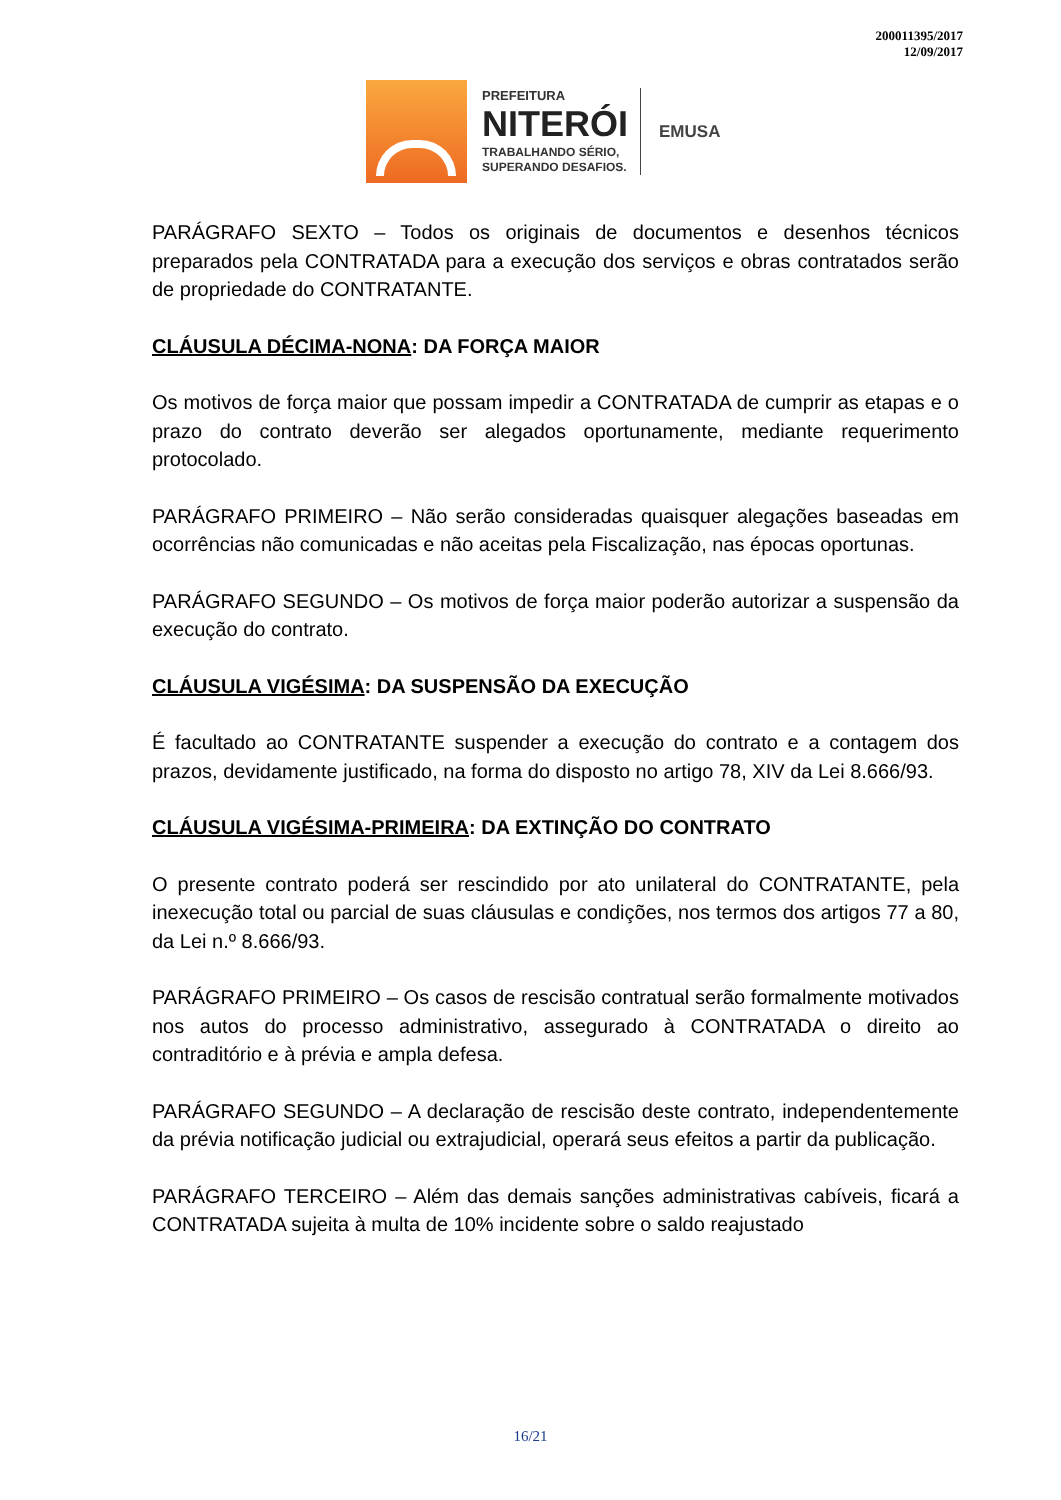200011395/2017
12/09/2017
PREFEITURA
NITERÓI
TRABALHANDO SÉRIO,
SUPERANDO DESAFIOS.
EMUSA
PARÁGRAFO SEXTO – Todos os originais de documentos e desenhos técnicos preparados pela CONTRATADA para a execução dos serviços e obras contratados serão de propriedade do CONTRATANTE.
CLÁUSULA DÉCIMA-NONA: DA FORÇA MAIOR
Os motivos de força maior que possam impedir a CONTRATADA de cumprir as etapas e o prazo do contrato deverão ser alegados oportunamente, mediante requerimento protocolado.
PARÁGRAFO PRIMEIRO – Não serão consideradas quaisquer alegações baseadas em ocorrências não comunicadas e não aceitas pela Fiscalização, nas épocas oportunas.
PARÁGRAFO SEGUNDO – Os motivos de força maior poderão autorizar a suspensão da execução do contrato.
CLÁUSULA VIGÉSIMA: DA SUSPENSÃO DA EXECUÇÃO
É facultado ao CONTRATANTE suspender a execução do contrato e a contagem dos prazos, devidamente justificado, na forma do disposto no artigo 78, XIV da Lei 8.666/93.
CLÁUSULA VIGÉSIMA-PRIMEIRA: DA EXTINÇÃO DO CONTRATO
O presente contrato poderá ser rescindido por ato unilateral do CONTRATANTE, pela inexecução total ou parcial de suas cláusulas e condições, nos termos dos artigos 77 a 80, da Lei n.º 8.666/93.
PARÁGRAFO PRIMEIRO – Os casos de rescisão contratual serão formalmente motivados nos autos do processo administrativo, assegurado à CONTRATADA o direito ao contraditório e à prévia e ampla defesa.
PARÁGRAFO SEGUNDO – A declaração de rescisão deste contrato, independentemente da prévia notificação judicial ou extrajudicial, operará seus efeitos a partir da publicação.
PARÁGRAFO TERCEIRO – Além das demais sanções administrativas cabíveis, ficará a CONTRATADA sujeita à multa de 10% incidente sobre o saldo reajustado
16/21